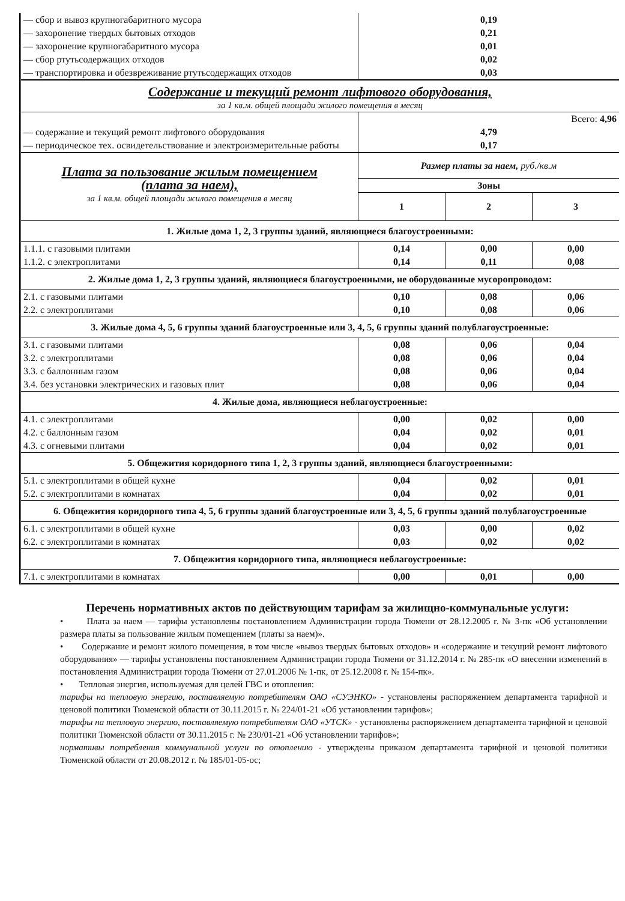| — сбор и вывоз крупногабаритного мусора | 0,19 | | |
| — захоронение твердых бытовых отходов | 0,21 | | |
| — захоронение крупногабаритного мусора | 0,01 | | |
| — сбор ртутьсодержащих отходов | 0,02 | | |
| — транспортировка и обезвреживание ртутьсодержащих отходов | 0,03 | | |
| Содержание и текущий ремонт лифтового оборудования, за 1 кв.м. общей площади жилого помещения в месяц | | | |
| | Всего: 4,96 | | |
| — содержание и текущий ремонт лифтового оборудования | 4,79 | | |
| — периодическое тех. освидетельствование и электроизмерительные работы | 0,17 | | |
| Плата за пользование жилым помещением (плата за наем), за 1 кв.м. общей площади жилого помещения в месяц | Размер платы за наем, руб./кв.м | | |
| | Зоны | | |
| | 1 | 2 | 3 |
| 1. Жилые дома 1, 2, 3 группы зданий, являющиеся благоустроенными: | | | |
| 1.1.1. с газовыми плитами | 0,14 | 0,00 | 0,00 |
| 1.1.2. с электроплитами | 0,14 | 0,11 | 0,08 |
| 2. Жилые дома 1, 2, 3 группы зданий, являющиеся благоустроенными, не оборудованные мусоропроводом: | | | |
| 2.1. с газовыми плитами | 0,10 | 0,08 | 0,06 |
| 2.2. с электроплитами | 0,10 | 0,08 | 0,06 |
| 3. Жилые дома 4, 5, 6 группы зданий благоустроенные или 3, 4, 5, 6 группы зданий полублагоустроенные: | | | |
| 3.1. с газовыми плитами | 0,08 | 0,06 | 0,04 |
| 3.2. с электроплитами | 0,08 | 0,06 | 0,04 |
| 3.3. с баллонным газом | 0,08 | 0,06 | 0,04 |
| 3.4. без установки электрических и газовых плит | 0,08 | 0,06 | 0,04 |
| 4. Жилые дома, являющиеся неблагоустроенные: | | | |
| 4.1. с электроплитами | 0,00 | 0,02 | 0,00 |
| 4.2. с баллонным газом | 0,04 | 0,02 | 0,01 |
| 4.3. с огневыми плитами | 0,04 | 0,02 | 0,01 |
| 5. Общежития коридорного типа 1, 2, 3 группы зданий, являющиеся благоустроенными: | | | |
| 5.1. с электроплитами в общей кухне | 0,04 | 0,02 | 0,01 |
| 5.2. с электроплитами в комнатах | 0,04 | 0,02 | 0,01 |
| 6. Общежития коридорного типа 4, 5, 6 группы зданий благоустроенные или 3, 4, 5, 6 группы зданий полублагоустроенные | | | |
| 6.1. с электроплитами в общей кухне | 0,03 | 0,00 | 0,02 |
| 6.2. с электроплитами в комнатах | 0,03 | 0,02 | 0,02 |
| 7. Общежития коридорного типа, являющиеся неблагоустроенные: | | | |
| 7.1. с электроплитами в комнатах | 0,00 | 0,01 | 0,00 |
Перечень нормативных актов по действующим тарифам за жилищно-коммунальные услуги:
• Плата за наем — тарифы установлены постановлением Администрации города Тюмени от 28.12.2005 г. № 3-пк «Об установлении размера платы за пользование жилым помещением (платы за наем)».
• Содержание и ремонт жилого помещения, в том числе «вывоз твердых бытовых отходов» и «содержание и текущий ремонт лифтового оборудования» — тарифы установлены постановлением Администрации города Тюмени от 31.12.2014 г. № 285-пк «О внесении изменений в постановления Администрации города Тюмени от 27.01.2006 № 1-пк, от 25.12.2008 г. № 154-пк».
• Тепловая энергия, используемая для целей ГВС и отопления:
тарифы на тепловую энергию, поставляемую потребителям ОАО «СУЭНКО» - установлены распоряжением департамента тарифной и ценовой политики Тюменской области от 30.11.2015 г. № 224/01-21 «Об установлении тарифов»;
тарифы на тепловую энергию, поставляемую потребителям ОАО «УТСК» - установлены распоряжением департамента тарифной и ценовой политики Тюменской области от 30.11.2015 г. № 230/01-21 «Об установлении тарифов»;
нормативы потребления коммунальной услуги по отоплению - утверждены приказом департамента тарифной и ценовой политики Тюменской области от 20.08.2012 г. № 185/01-05-ос;